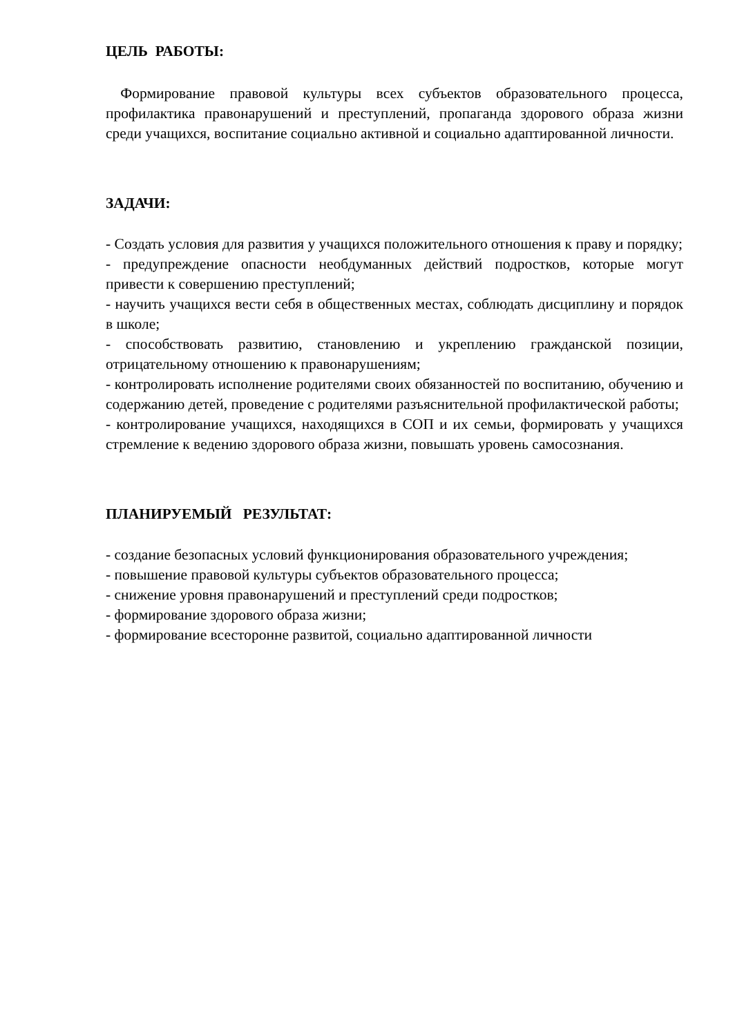ЦЕЛЬ РАБОТЫ:
Формирование правовой культуры всех субъектов образовательного процесса, профилактика правонарушений и преступлений, пропаганда здорового образа жизни среди учащихся, воспитание социально активной и социально адаптированной личности.
ЗАДАЧИ:
- Создать условия для развития у учащихся положительного отношения к праву и порядку;
- предупреждение опасности необдуманных действий подростков, которые могут привести к совершению преступлений;
- научить учащихся вести себя в общественных местах, соблюдать дисциплину и порядок в школе;
- способствовать развитию, становлению и укреплению гражданской позиции, отрицательному отношению к правонарушениям;
- контролировать исполнение родителями своих обязанностей по воспитанию, обучению и содержанию детей, проведение с родителями разъяснительной профилактической работы;
- контролирование учащихся, находящихся в СОП и их семьи, формировать у учащихся стремление к ведению здорового образа жизни, повышать уровень самосознания.
ПЛАНИРУЕМЫЙ РЕЗУЛЬТАТ:
- создание безопасных условий функционирования образовательного учреждения;
- повышение правовой культуры субъектов образовательного процесса;
- снижение уровня правонарушений и преступлений среди подростков;
- формирование здорового образа жизни;
- формирование всесторонне развитой, социально адаптированной личности